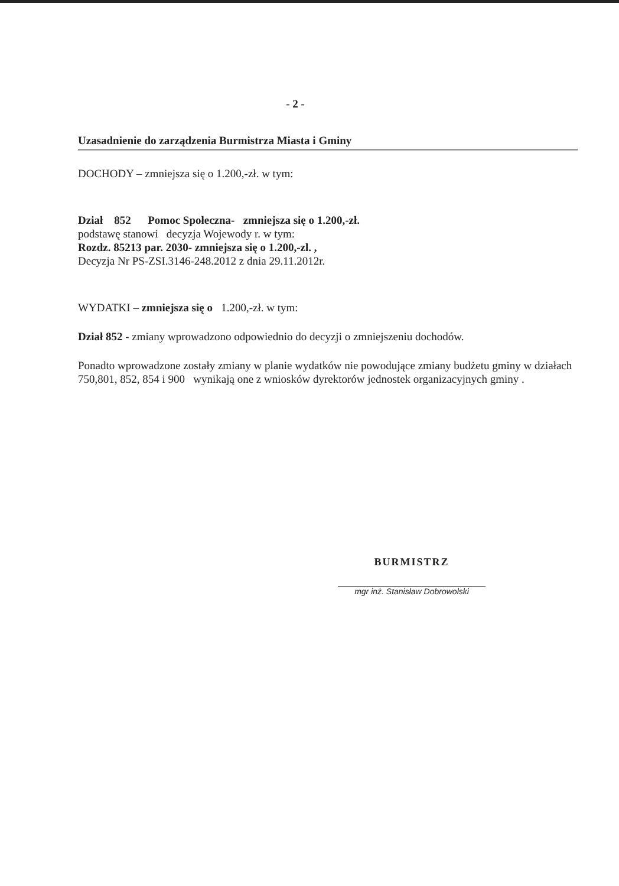- 2 -
Uzasadnienie do zarządzenia Burmistrza Miasta i Gminy
DOCHODY – zmniejsza się o 1.200,-zł. w tym:
Dział 852 Pomoc Społeczna- zmniejsza się o 1.200,-zł.
podstawę stanowi decyzja Wojewody r. w tym:
Rozdz. 85213 par. 2030- zmniejsza się o 1.200,-zl. ,
Decyzja Nr PS-ZSI.3146-248.2012 z dnia 29.11.2012r.
WYDATKI – zmniejsza się o 1.200,-zł. w tym:
Dział 852 - zmiany wprowadzono odpowiednio do decyzji o zmniejszeniu dochodów.
Ponadto wprowadzone zostały zmiany w planie wydatków nie powodujące zmiany budżetu gminy w działach 750,801, 852, 854 i 900 wynikają one z wniosków dyrektorów jednostek organizacyjnych gminy .
BURMISTRZ
mgr inż. Stanisław Dobrowolski